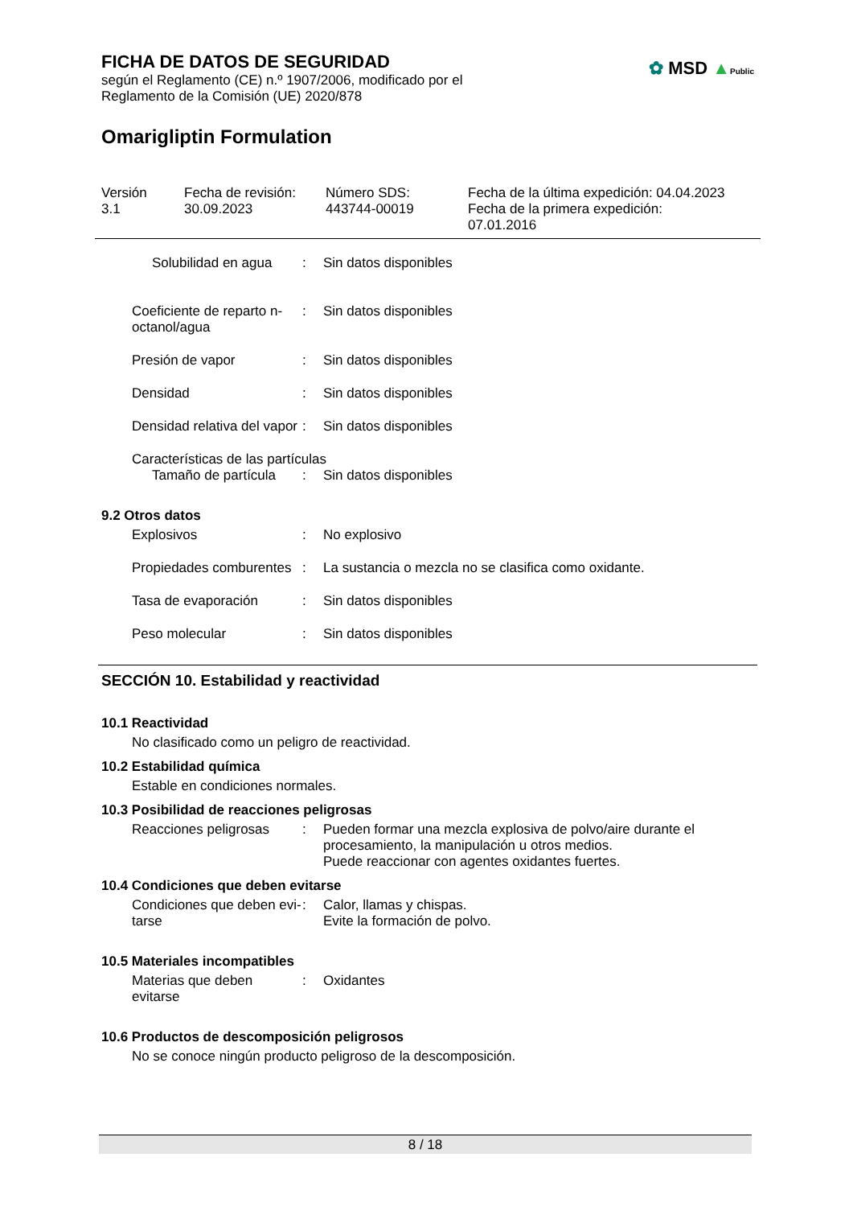FICHA DE DATOS DE SEGURIDAD
según el Reglamento (CE) n.º 1907/2006, modificado por el
Reglamento de la Comisión (UE) 2020/878
✿ MSD ▲Public
Omarigliptin Formulation
Versión
3.1
Fecha de revisión:
30.09.2023
Número SDS:
443744-00019
Fecha de la última expedición: 04.04.2023
Fecha de la primera expedición:
07.01.2016
Solubilidad en agua : Sin datos disponibles
Coeficiente de reparto n-octanol/agua
: Sin datos disponibles
Presión de vapor : Sin datos disponibles
Densidad : Sin datos disponibles
Densidad relativa del vapor
: Sin datos disponibles
Características de las partículas
Tamaño de partícula : Sin datos disponibles
9.2 Otros datos
Explosivos : No explosivo
Propiedades comburentes : La sustancia o mezcla no se clasifica como oxidante.
Tasa de evaporación : Sin datos disponibles
Peso molecular : Sin datos disponibles
SECCIÓN 10. Estabilidad y reactividad
10.1 Reactividad
No clasificado como un peligro de reactividad.
10.2 Estabilidad química
Estable en condiciones normales.
10.3 Posibilidad de reacciones peligrosas
Reacciones peligrosas : Pueden formar una mezcla explosiva de polvo/aire durante el procesamiento, la manipulación u otros medios.
Puede reaccionar con agentes oxidantes fuertes.
10.4 Condiciones que deben evitarse
Condiciones que deben evi-tarse
: Calor, llamas y chispas.
Evite la formación de polvo.
10.5 Materiales incompatibles
Materias que deben evitarse
: Oxidantes
10.6 Productos de descomposición peligrosos
No se conoce ningún producto peligroso de la descomposición.
8 / 18